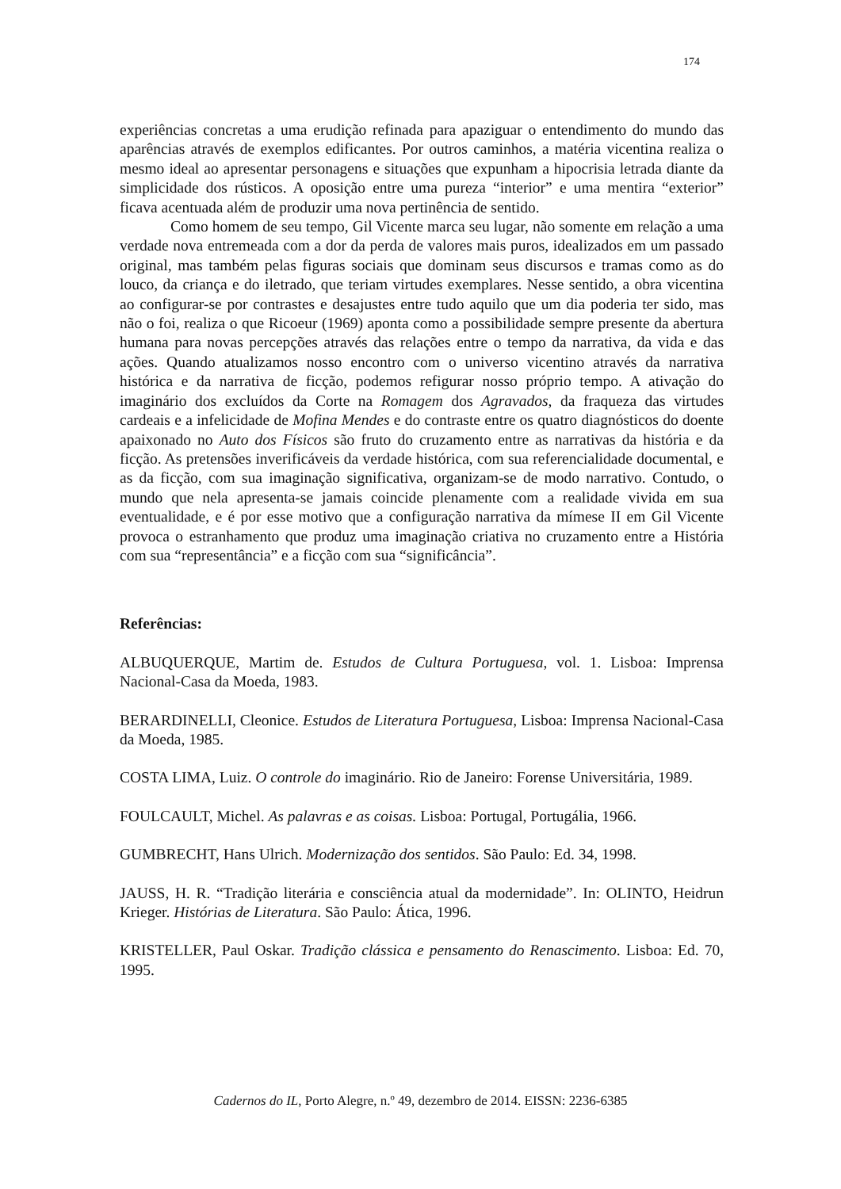174
experiências concretas a uma erudição refinada para apaziguar o entendimento do mundo das aparências através de exemplos edificantes. Por outros caminhos, a matéria vicentina realiza o mesmo ideal ao apresentar personagens e situações que expunham a hipocrisia letrada diante da simplicidade dos rústicos. A oposição entre uma pureza “interior” e uma mentira “exterior” ficava acentuada além de produzir uma nova pertinência de sentido.
Como homem de seu tempo, Gil Vicente marca seu lugar, não somente em relação a uma verdade nova entremeada com a dor da perda de valores mais puros, idealizados em um passado original, mas também pelas figuras sociais que dominam seus discursos e tramas como as do louco, da criança e do iletrado, que teriam virtudes exemplares. Nesse sentido, a obra vicentina ao configurar-se por contrastes e desajustes entre tudo aquilo que um dia poderia ter sido, mas não o foi, realiza o que Ricoeur (1969) aponta como a possibilidade sempre presente da abertura humana para novas percepções através das relações entre o tempo da narrativa, da vida e das ações. Quando atualizamos nosso encontro com o universo vicentino através da narrativa histórica e da narrativa de ficção, podemos refigurar nosso próprio tempo. A ativação do imaginário dos excluídos da Corte na Romagem dos Agravados, da fraqueza das virtudes cardeais e a infelicidade de Mofina Mendes e do contraste entre os quatro diagnósticos do doente apaixonado no Auto dos Físicos são fruto do cruzamento entre as narrativas da história e da ficção. As pretensões inverificáveis da verdade histórica, com sua referencialidade documental, e as da ficção, com sua imaginação significativa, organizam-se de modo narrativo. Contudo, o mundo que nela apresenta-se jamais coincide plenamente com a realidade vivida em sua eventualidade, e é por esse motivo que a configuração narrativa da mímese II em Gil Vicente provoca o estranhamento que produz uma imaginação criativa no cruzamento entre a História com sua “representância” e a ficção com sua “significância”.
Referências:
ALBUQUERQUE, Martim de. Estudos de Cultura Portuguesa, vol. 1. Lisboa: Imprensa Nacional-Casa da Moeda, 1983.
BERARDINELLI, Cleonice. Estudos de Literatura Portuguesa, Lisboa: Imprensa Nacional-Casa da Moeda, 1985.
COSTA LIMA, Luiz. O controle do imaginário. Rio de Janeiro: Forense Universitária, 1989.
FOULCAULT, Michel. As palavras e as coisas. Lisboa: Portugal, Portugália, 1966.
GUMBRECHT, Hans Ulrich. Modernização dos sentidos. São Paulo: Ed. 34, 1998.
JAUSS, H. R. “Tradição literária e consciência atual da modernidade”. In: OLINTO, Heidrun Krieger. Histórias de Literatura. São Paulo: Ática, 1996.
KRISTELLER, Paul Oskar. Tradição clássica e pensamento do Renascimento. Lisboa: Ed. 70, 1995.
Cadernos do IL, Porto Alegre, n.º 49, dezembro de 2014. EISSN: 2236-6385